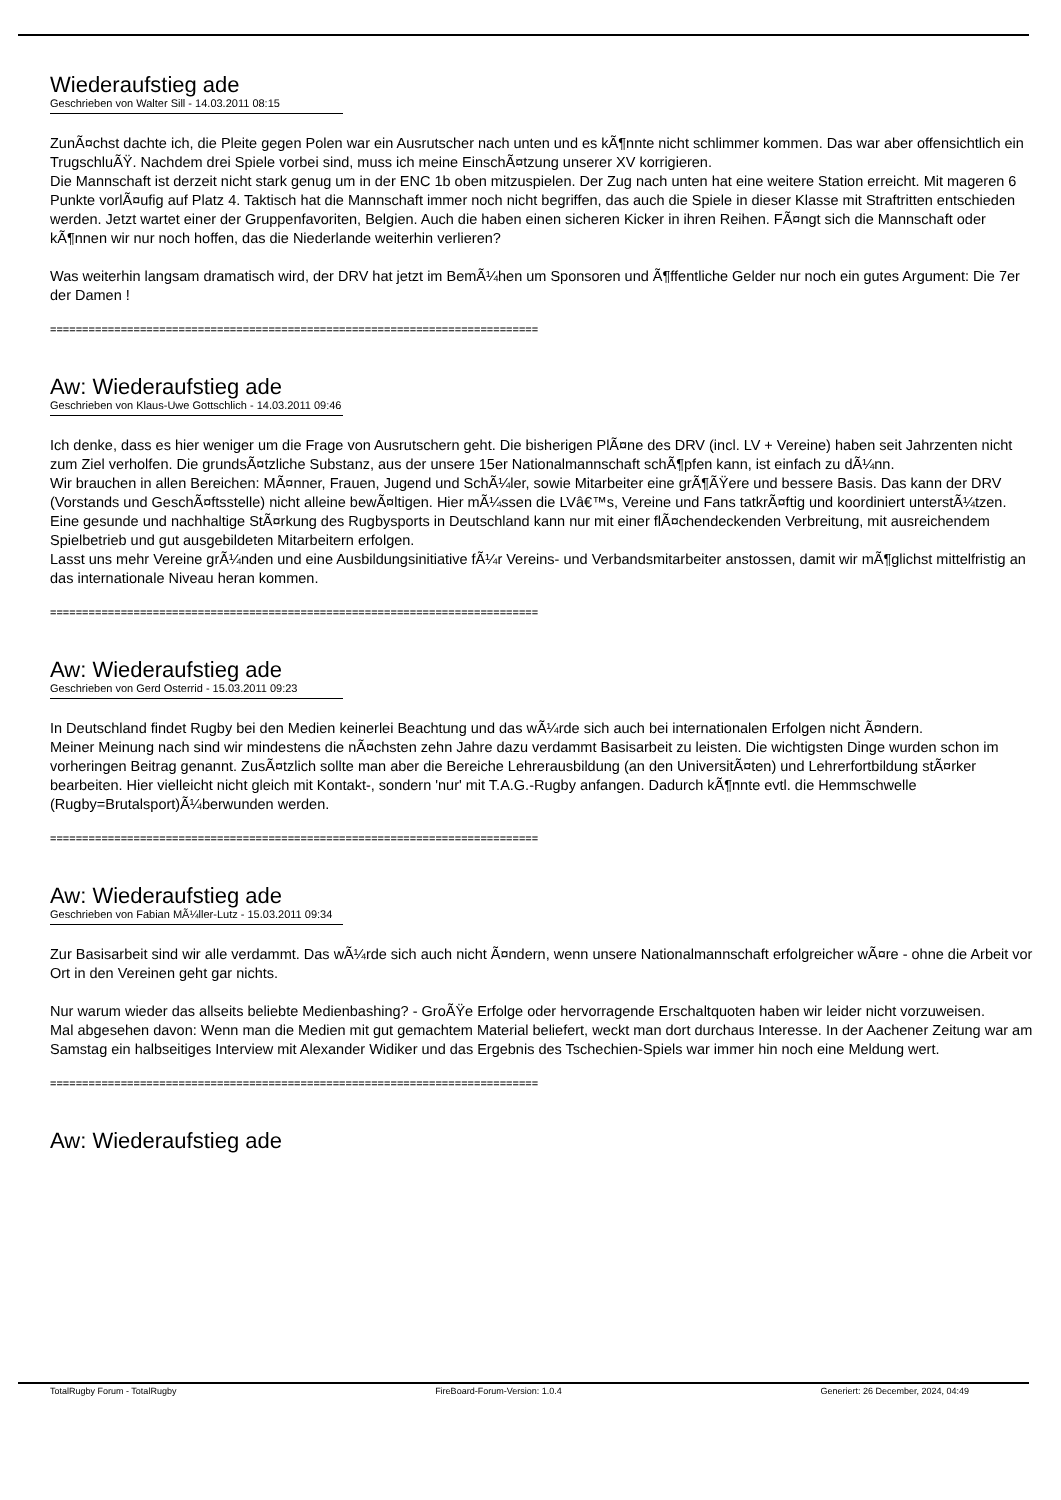Wiederaufstieg ade
Geschrieben von Walter Sill - 14.03.2011 08:15
ZunÃ¤chst dachte ich, die Pleite gegen Polen war ein Ausrutscher nach unten und es kÃ¶nnte nicht schlimmer kommen. Das war aber offensichtlich ein TrugschluÃŸ. Nachdem drei Spiele vorbei sind, muss ich meine EinschÃ¤tzung unserer XV korrigieren.
Die Mannschaft ist derzeit nicht stark genug um in der ENC 1b oben mitzuspielen. Der Zug nach unten hat eine weitere Station erreicht. Mit mageren 6 Punkte vorlÃ¤ufig auf Platz 4. Taktisch hat die Mannschaft immer noch nicht begriffen, das auch die Spiele in dieser Klasse mit Straftritten entschieden werden. Jetzt wartet einer der Gruppenfavoriten, Belgien. Auch die haben einen sicheren Kicker in ihren Reihen. FÃ¤ngt sich die Mannschaft oder kÃ¶nnen wir nur noch hoffen, das die Niederlande weiterhin verlieren?
Was weiterhin langsam dramatisch wird, der DRV hat jetzt im BemÃ¼hen um Sponsoren und Ã¶ffentliche Gelder nur noch ein gutes Argument: Die 7er der Damen !
============================================================================
Aw: Wiederaufstieg ade
Geschrieben von Klaus-Uwe Gottschlich - 14.03.2011 09:46
Ich denke, dass es hier weniger um die Frage von Ausrutschern geht. Die bisherigen PlÃ¤ne des DRV (incl. LV + Vereine) haben seit Jahrzenten nicht zum Ziel verholfen. Die grundsÃ¤tzliche Substanz, aus der unsere 15er Nationalmannschaft schÃ¶pfen kann, ist einfach zu dÃ¼nn.
Wir brauchen in allen Bereichen: MÃ¤nner, Frauen, Jugend und SchÃ¼ler, sowie Mitarbeiter eine grÃ¶ÃŸere und bessere Basis. Das kann der DRV (Vorstands und GeschÃ¤ftsstelle) nicht alleine bewÃ¤ltigen. Hier mÃ¼ssen die LVâ€™s, Vereine und Fans tatkrÃ¤ftig und koordiniert unterstÃ¼tzen.
Eine gesunde und nachhaltige StÃ¤rkung des Rugbysports in Deutschland kann nur mit einer flÃ¤chendeckenden Verbreitung, mit ausreichendem Spielbetrieb und gut ausgebildeten Mitarbeitern erfolgen.
Lasst uns mehr Vereine grÃ¼nden und eine Ausbildungsinitiative fÃ¼r Vereins- und Verbandsmitarbeiter anstossen, damit wir mÃ¶glichst mittelfristig an das internationale Niveau heran kommen.
============================================================================
Aw: Wiederaufstieg ade
Geschrieben von Gerd Osterrid - 15.03.2011 09:23
In Deutschland findet Rugby bei den Medien keinerlei Beachtung und das wÃ¼rde sich auch bei internationalen Erfolgen nicht Ã¤ndern.
Meiner Meinung nach sind wir mindestens die nÃ¤chsten zehn Jahre dazu verdammt Basisarbeit zu leisten. Die wichtigsten Dinge wurden schon im vorheringen Beitrag genannt. ZusÃ¤tzlich sollte man aber die Bereiche Lehrerausbildung (an den UniversitÃ¤ten) und Lehrerfortbildung stÃ¤rker bearbeiten. Hier vielleicht nicht gleich mit Kontakt-, sondern 'nur' mit T.A.G.-Rugby anfangen. Dadurch kÃ¶nnte evtl. die Hemmschwelle (Rugby=Brutalsport)Ã¼berwunden werden.
============================================================================
Aw: Wiederaufstieg ade
Geschrieben von Fabian MÃ¼ller-Lutz - 15.03.2011 09:34
Zur Basisarbeit sind wir alle verdammt. Das wÃ¼rde sich auch nicht Ã¤ndern, wenn unsere Nationalmannschaft erfolgreicher wÃ¤re - ohne die Arbeit vor Ort in den Vereinen geht gar nichts.
Nur warum wieder das allseits beliebte Medienbashing? - GroÃŸe Erfolge oder hervorragende Erschaltquoten haben wir leider nicht vorzuweisen.
Mal abgesehen davon: Wenn man die Medien mit gut gemachtem Material beliefert, weckt man dort durchaus Interesse. In der Aachener Zeitung war am Samstag ein halbseitiges Interview mit Alexander Widiker und das Ergebnis des Tschechien-Spiels war immer hin noch eine Meldung wert.
============================================================================
Aw: Wiederaufstieg ade
TotalRugby Forum - TotalRugby FireBoard-Forum-Version: 1.0.4 Generiert: 26 December, 2024, 04:49